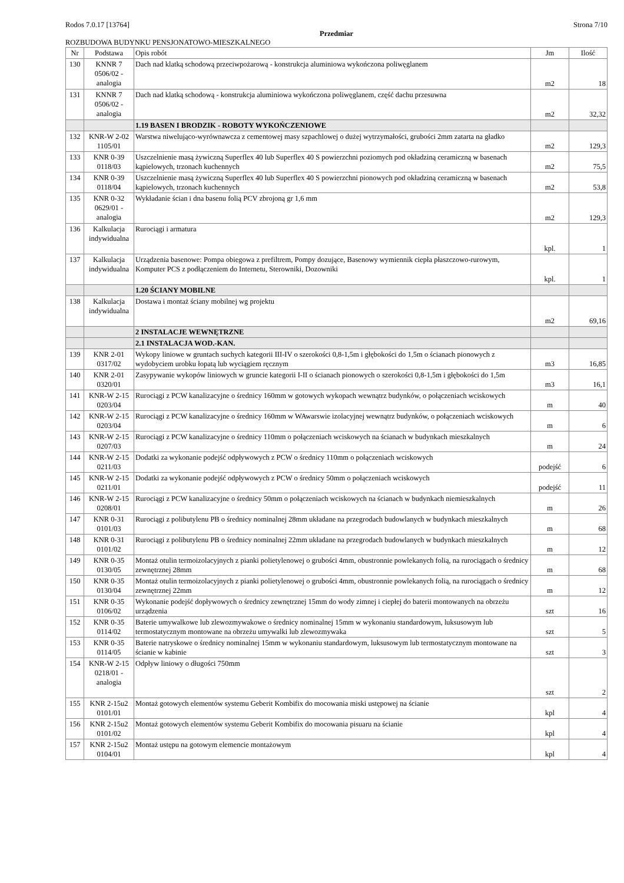Rodos 7.0.17 [13764] Strona 7/10
Przedmiar
ROZBUDOWA BUDYNKU PENSJONATOWO-MIESZKALNEGO
| Nr | Podstawa | Opis robót | Jm | Ilość |
| --- | --- | --- | --- | --- |
| 130 | KNNR 7 0506/02 - analogia | Dach nad klatką schodową przeciwpożarową - konstrukcja aluminiowa wykończona poliwęglanem | m2 | 18 |
| 131 | KNNR 7 0506/02 - analogia | Dach nad klatką schodową - konstrukcja aluminiowa wykończona poliwęglanem, część dachu przesuwna | m2 | 32,32 |
| | | 1.19 BASEN I BRODZIK - ROBOTY WYKOŃCZENIOWE | | |
| 132 | KNR-W 2-02 1105/01 | Warstwa niwelująco-wyrównawcza z cementowej masy szpachlowej o dużej wytrzymałości, grubości 2mm zatarta na gładko | m2 | 129,3 |
| 133 | KNR 0-39 0118/03 | Uszczelnienie masą żywiczną Superflex 40 lub Superflex 40 S powierzchni poziomych pod okładziną ceramiczną w basenach kąpielowych, trzonach kuchennych | m2 | 75,5 |
| 134 | KNR 0-39 0118/04 | Uszczelnienie masą żywiczną Superflex 40 lub Superflex 40 S powierzchni pionowych pod okładziną ceramiczną w basenach kąpielowych, trzonach kuchennych | m2 | 53,8 |
| 135 | KNR 0-32 0629/01 - analogia | Wykładanie ścian i dna basenu folią PCV zbrojoną gr 1,6 mm | m2 | 129,3 |
| 136 | Kalkulacja indywidualna | Rurociągi i armatura | kpl. | 1 |
| 137 | Kalkulacja indywidualna | Urządzenia basenowe: Pompa obiegowa z prefiltrem, Pompy dozujące, Basenowy wymiennik ciepła płaszczowo-rurowym, Komputer PCS z podłączeniem do Internetu, Sterowniki, Dozowniki | kpl. | 1 |
| | | 1.20 ŚCIANY MOBILNE | | |
| 138 | Kalkulacja indywidualna | Dostawa i montaż ściany mobilnej wg projektu | m2 | 69,16 |
| | | 2 INSTALACJE WEWNĘTRZNE | | |
| | | 2.1 INSTALACJA WOD.-KAN. | | |
| 139 | KNR 2-01 0317/02 | Wykopy liniowe w gruntach suchych kategorii III-IV o szerokości 0,8-1,5m i głębokości do 1,5m o ścianach pionowych z wydobyciem urobku łopatą lub wyciągiem ręcznym | m3 | 16,85 |
| 140 | KNR 2-01 0320/01 | Zasypywanie wykopów liniowych w gruncie kategorii I-II o ścianach pionowych o szerokości 0,8-1,5m i głębokości do 1,5m | m3 | 16,1 |
| 141 | KNR-W 2-15 0203/04 | Rurociągi z PCW kanalizacyjne o średnicy 160mm w gotowych wykopach wewnątrz budynków, o połączeniach wciskowych | m | 40 |
| 142 | KNR-W 2-15 0203/04 | Rurociągi z PCW kanalizacyjne o średnicy 160mm w WAwarswie izolacyjnej wewnątrz budynków, o połączeniach wciskowych | m | 6 |
| 143 | KNR-W 2-15 0207/03 | Rurociągi z PCW kanalizacyjne o średnicy 110mm o połączeniach wciskowych na ścianach w budynkach mieszkalnych | m | 24 |
| 144 | KNR-W 2-15 0211/03 | Dodatki za wykonanie podejść odpływowych z PCW o średnicy 110mm o połączeniach wciskowych | podejść | 6 |
| 145 | KNR-W 2-15 0211/01 | Dodatki za wykonanie podejść odpływowych z PCW o średnicy 50mm o połączeniach wciskowych | podejść | 11 |
| 146 | KNR-W 2-15 0208/01 | Rurociągi z PCW kanalizacyjne o średnicy 50mm o połączeniach wciskowych na ścianach w budynkach niemieszkalnych | m | 26 |
| 147 | KNR 0-31 0101/03 | Rurociągi z polibutylenu PB o średnicy nominalnej 28mm układane na przegrodach budowlanych w budynkach mieszkalnych | m | 68 |
| 148 | KNR 0-31 0101/02 | Rurociągi z polibutylenu PB o średnicy nominalnej 22mm układane na przegrodach budowlanych w budynkach mieszkalnych | m | 12 |
| 149 | KNR 0-35 0130/05 | Montaż otulin termoizolacyjnych z pianki polietylenowej o grubości 4mm, obustronnie powlekanych folią, na rurociągach o średnicy zewnętrznej 28mm | m | 68 |
| 150 | KNR 0-35 0130/04 | Montaż otulin termoizolacyjnych z pianki polietylenowej o grubości 4mm, obustronnie powlekanych folią, na rurociągach o średnicy zewnętrznej 22mm | m | 12 |
| 151 | KNR 0-35 0106/02 | Wykonanie podejść dopływowych o średnicy zewnętrznej 15mm do wody zimnej i ciepłej do baterii montowanych na obrzeżu urządzenia | szt | 16 |
| 152 | KNR 0-35 0114/02 | Baterie umywalkowe lub zlewozmywakowe o średnicy nominalnej 15mm w wykonaniu standardowym, luksusowym lub termostatycznym montowane na obrzeżu umywalki lub zlewozmywaka | szt | 5 |
| 153 | KNR 0-35 0114/05 | Baterie natryskowe o średnicy nominalnej 15mm w wykonaniu standardowym, luksusowym lub termostatycznym montowane na ścianie w kabinie | szt | 3 |
| 154 | KNR-W 2-15 0218/01 - analogia | Odpływ liniowy o długości 750mm | szt | 2 |
| 155 | KNR 2-15u2 0101/01 | Montaż gotowych elementów systemu Geberit Kombifix do mocowania miski ustępowej na ścianie | kpl | 4 |
| 156 | KNR 2-15u2 0101/02 | Montaż gotowych elementów systemu Geberit Kombifix do mocowania pisuaru na ścianie | kpl | 4 |
| 157 | KNR 2-15u2 0104/01 | Montaż ustępu na gotowym elemencie montażowym | kpl | 4 |